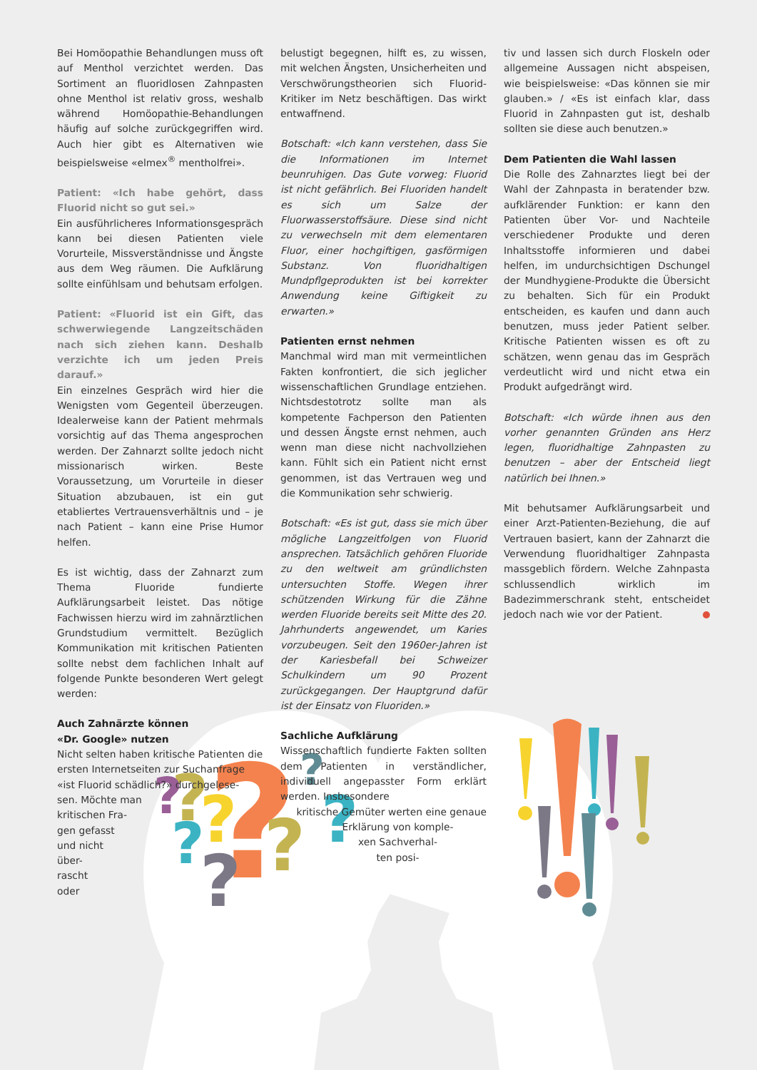Bei Homöopathie Behandlungen muss oft auf Menthol verzichtet werden. Das Sortiment an fluoridlosen Zahnpasten ohne Menthol ist relativ gross, weshalb während Homöopathie-Behandlungen häufig auf solche zurückgegriffen wird. Auch hier gibt es Alternativen wie beispielsweise «elmex<sup>®</sup> mentholfrei».
Patient: «Ich habe gehört, dass Fluorid nicht so gut sei.»
Ein ausführlicheres Informationsgespräch kann bei diesen Patienten viele Vorurteile, Missverständnisse und Ängste aus dem Weg räumen. Die Aufklärung sollte einfühlsam und behutsam erfolgen.
Patient: «Fluorid ist ein Gift, das schwerwiegende Langzeitschäden nach sich ziehen kann. Deshalb verzichte ich um jeden Preis darauf.»
Ein einzelnes Gespräch wird hier die Wenigsten vom Gegenteil überzeugen. Idealerweise kann der Patient mehrmals vorsichtig auf das Thema angesprochen werden. Der Zahnarzt sollte jedoch nicht missionarisch wirken. Beste Voraussetzung, um Vorurteile in dieser Situation abzubauen, ist ein gut etabliertes Vertrauensverhältnis und – je nach Patient – kann eine Prise Humor helfen.
Es ist wichtig, dass der Zahnarzt zum Thema Fluoride fundierte Aufklärungsarbeit leistet. Das nötige Fachwissen hierzu wird im zahnärztlichen Grundstudium vermittelt. Bezüglich Kommunikation mit kritischen Patienten sollte nebst dem fachlichen Inhalt auf folgende Punkte besonderen Wert gelegt werden:
Auch Zahnärzte können
«Dr. Google» nutzen
Nicht selten haben kritische Patienten die ersten Internetseiten zur Suchanfrage «ist Fluorid schädlich?» durchgelese-
sen. Möchte man
kritischen Fra-
gen gefasst
und nicht
über-
rascht
oder
belustigt begegnen, hilft es, zu wissen, mit welchen Ängsten, Unsicherheiten und Verschwörungstheorien sich Fluorid-Kritiker im Netz beschäftigen. Das wirkt entwaffnend.
Botschaft: «Ich kann verstehen, dass Sie die Informationen im Internet beunruhigen. Das Gute vorweg: Fluorid ist nicht gefährlich. Bei Fluoriden handelt es sich um Salze der Fluorwasserstoffsäure. Diese sind nicht zu verwechseln mit dem elementaren Fluor, einer hochgiftigen, gasförmigen Substanz. Von fluoridhaltigen Mundpflgeprodukten ist bei korrekter Anwendung keine Giftigkeit zu erwarten.»
Patienten ernst nehmen
Manchmal wird man mit vermeintlichen Fakten konfrontiert, die sich jeglicher wissenschaftlichen Grundlage entziehen. Nichtsdestotrotz sollte man als kompetente Fachperson den Patienten und dessen Ängste ernst nehmen, auch wenn man diese nicht nachvollziehen kann. Fühlt sich ein Patient nicht ernst genommen, ist das Vertrauen weg und die Kommunikation sehr schwierig.
Botschaft: «Es ist gut, dass sie mich über mögliche Langzeitfolgen von Fluorid ansprechen. Tatsächlich gehören Fluoride zu den weltweit am gründlichsten untersuchten Stoffe. Wegen ihrer schützenden Wirkung für die Zähne werden Fluoride bereits seit Mitte des 20. Jahrhunderts angewendet, um Karies vorzubeugen. Seit den 1960er-Jahren ist der Kariesbefall bei Schweizer Schulkindern um 90 Prozent zurückgegangen. Der Hauptgrund dafür ist der Einsatz von Fluoriden.»
Sachliche Aufklärung
Wissenschaftlich fundierte Fakten sollten dem Patienten in verständlicher, individuell angepasster Form erklärt werden. Insbesondere
kritische Gemüter werten eine genaue
Erklärung von komple-
xen Sachverhal-
ten posi-
tiv und lassen sich durch Floskeln oder allgemeine Aussagen nicht abspeisen, wie beispielsweise: «Das können sie mir glauben.» / «Es ist einfach klar, dass Fluorid in Zahnpasten gut ist, deshalb sollten sie diese auch benutzen.»
Dem Patienten die Wahl lassen
Die Rolle des Zahnarztes liegt bei der Wahl der Zahnpasta in beratender bzw. aufklärender Funktion: er kann den Patienten über Vor- und Nachteile verschiedener Produkte und deren Inhaltsstoffe informieren und dabei helfen, im undurchsichtigen Dschungel der Mundhygiene-Produkte die Übersicht zu behalten. Sich für ein Produkt entscheiden, es kaufen und dann auch benutzen, muss jeder Patient selber. Kritische Patienten wissen es oft zu schätzen, wenn genau das im Gespräch verdeutlicht wird und nicht etwa ein Produkt aufgedrängt wird.
Botschaft: «Ich würde ihnen aus den vorher genannten Gründen ans Herz legen, fluoridhaltige Zahnpasten zu benutzen – aber der Entscheid liegt natürlich bei Ihnen.»
Mit behutsamer Aufklärungsarbeit und einer Arzt-Patienten-Beziehung, die auf Vertrauen basiert, kann der Zahnarzt die Verwendung fluoridhaltiger Zahnpasta massgeblich fördern. Welche Zahnpasta schlussendlich wirklich im Badezimmerschrank steht, entscheidet jedoch nach wie vor der Patient.
?
?
?
?
?
?
?
?
?